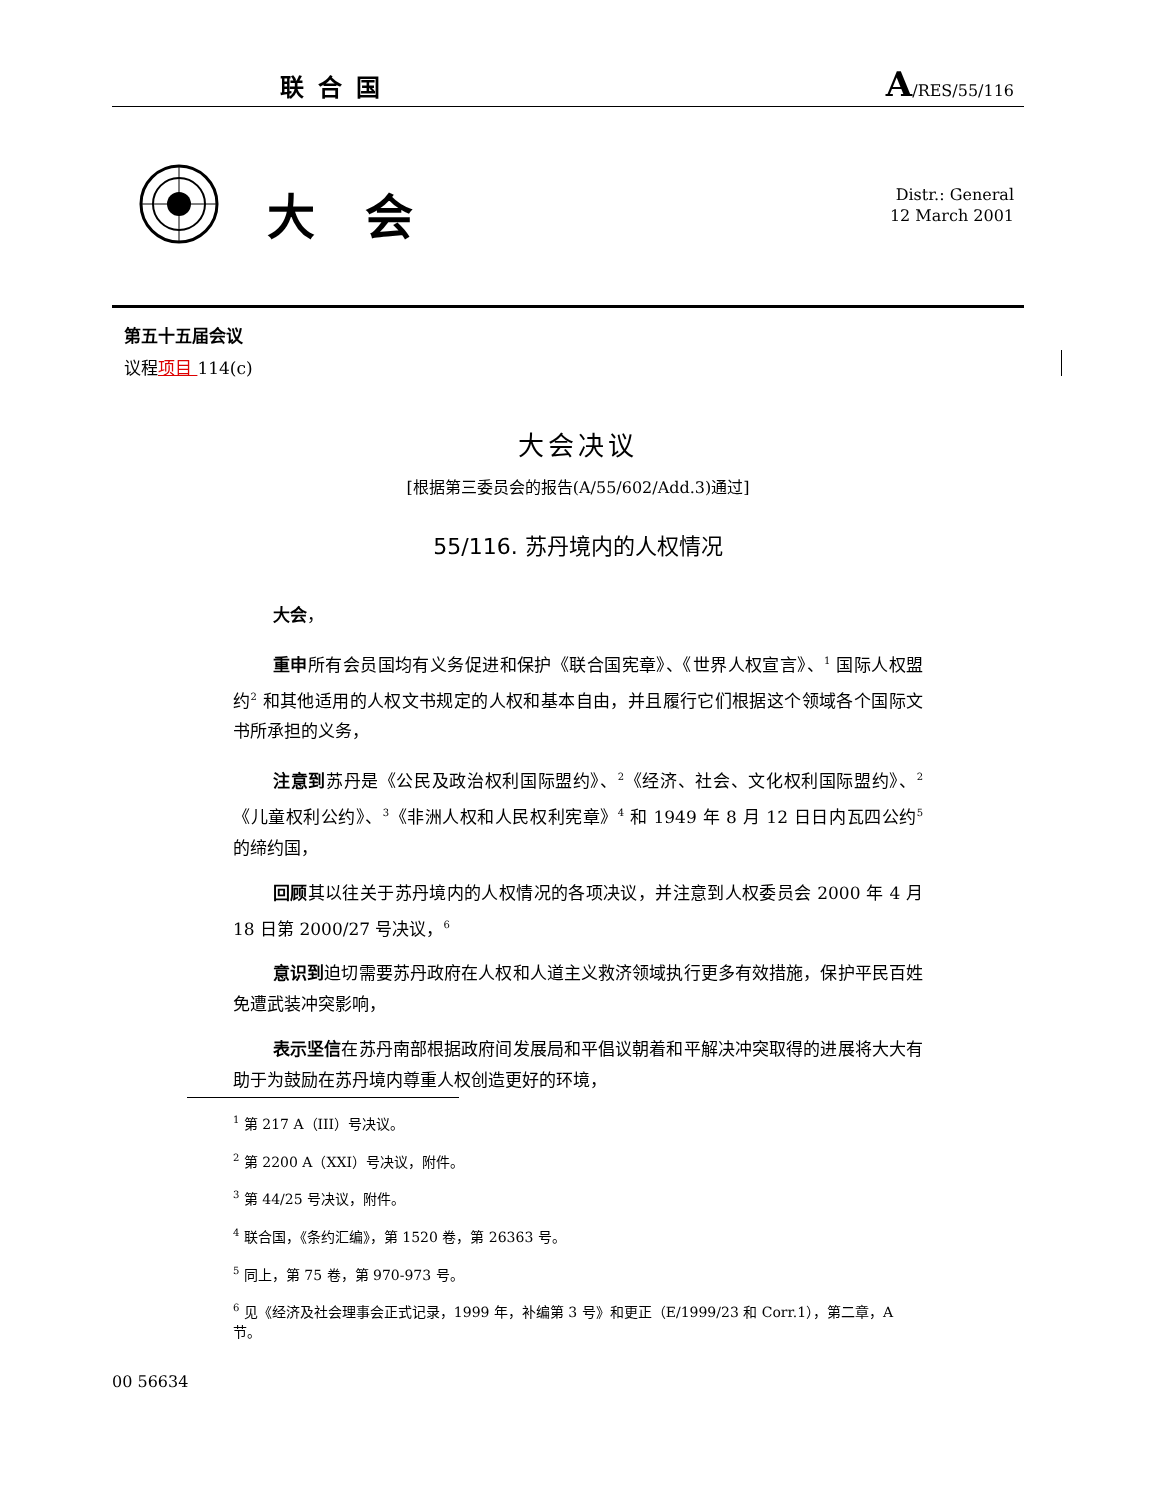联合国 A/RES/55/116
大会
Distr.: General
12 March 2001
第五十五届会议
议程项目 114(c)
大会决议
[根据第三委员会的报告(A/55/602/Add.3)通过]
55/116. 苏丹境内的人权情况
大会，
重申所有会员国均有义务促进和保护《联合国宪章》、《世界人权宣言》、<sup>1</sup> 国际人权盟约<sup>2</sup> 和其他适用的人权文书规定的人权和基本自由，并且履行它们根据这个领域各个国际文书所承担的义务，
注意到苏丹是《公民及政治权利国际盟约》、<sup>2</sup>《经济、社会、文化权利国际盟约》、<sup>2</sup>《儿童权利公约》、<sup>3</sup>《非洲人权和人民权利宪章》<sup>4</sup> 和 1949 年 8 月 12 日日内瓦四公约<sup>5</sup> 的缔约国，
回顾其以往关于苏丹境内的人权情况的各项决议，并注意到人权委员会 2000 年 4 月 18 日第 2000/27 号决议，<sup>6</sup>
意识到迫切需要苏丹政府在人权和人道主义救济领域执行更多有效措施，保护平民百姓免遭武装冲突影响，
表示坚信在苏丹南部根据政府间发展局和平倡议朝着和平解决冲突取得的进展将大大有助于为鼓励在苏丹境内尊重人权创造更好的环境，
<sup>1</sup> 第 217 A（III）号决议。
<sup>2</sup> 第 2200 A（XXI）号决议，附件。
<sup>3</sup> 第 44/25 号决议，附件。
<sup>4</sup> 联合国，《条约汇编》，第 1520 卷，第 26363 号。
<sup>5</sup> 同上，第 75 卷，第 970-973 号。
<sup>6</sup> 见《经济及社会理事会正式记录，1999 年，补编第 3 号》和更正（E/1999/23 和 Corr.1），第二章，A 节。
00 56634